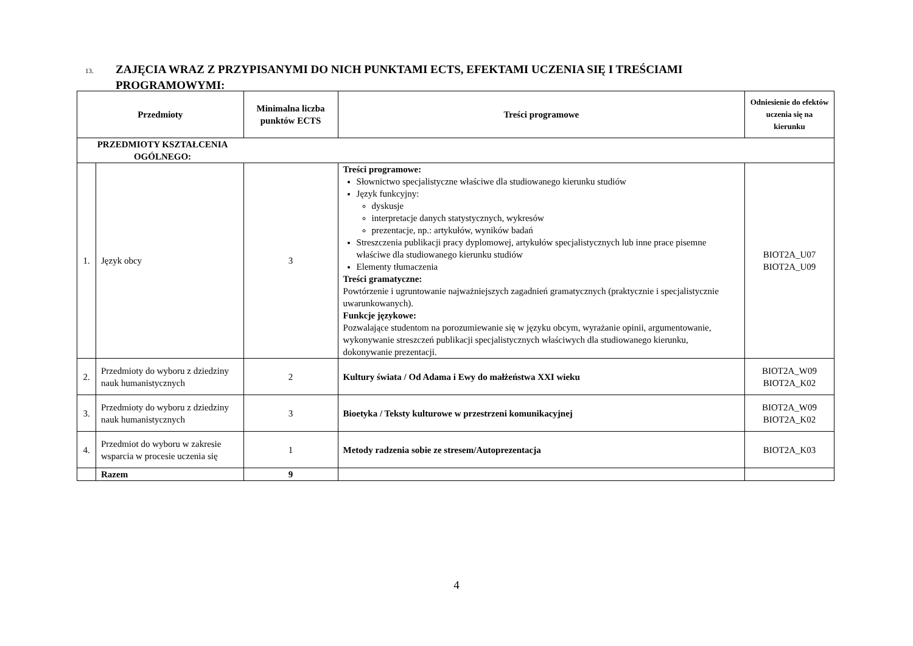13. ZAJĘCIA WRAZ Z PRZYPISANYMI DO NICH PUNKTAMI ECTS, EFEKTAMI UCZENIA SIĘ I TREŚCIAMI PROGRAMOWYMI:
| Przedmioty | | Minimalna liczba punktów ECTS | Treści programowe | Odniesienie do efektów uczenia się na kierunku |
| --- | --- | --- | --- | --- |
| PRZEDMIOTY KSZTAŁCENIA OGÓLNEGO: | | | | |
| 1. | Język obcy | 3 | Treści programowe: Słownictwo specjalistyczne właściwe dla studiowanego kierunku studiów Język funkcyjny: dyskusje interpretacje danych statystycznych, wykresów prezentacje, np.: artykułów, wyników badań Streszczenia publikacji pracy dyplomowej, artykułów specjalistycznych lub inne prace pisemne właściwe dla studiowanego kierunku studiów Elementy tłumaczenia Treści gramatyczne: Powtórzenie i ugruntowanie najważniejszych zagadnień gramatycznych (praktycznie i specjalistycznie uwarunkowanych). Funkcje językowe: Pozwalające studentom na porozumiewanie się w języku obcym, wyrażanie opinii, argumentowanie, wykonywanie streszczeń publikacji specjalistycznych właściwych dla studiowanego kierunku, dokonywanie prezentacji. | BIOT2A_U07 BIOT2A_U09 |
| 2. | Przedmioty do wyboru z dziedziny nauk humanistycznych | 2 | Kultury świata / Od Adama i Ewy do małżeństwa XXI wieku | BIOT2A_W09 BIOT2A_K02 |
| 3. | Przedmioty do wyboru z dziedziny nauk humanistycznych | 3 | Bioetyka / Teksty kulturowe w przestrzeni komunikacyjnej | BIOT2A_W09 BIOT2A_K02 |
| 4. | Przedmiot do wyboru w zakresie wsparcia w procesie uczenia się | 1 | Metody radzenia sobie ze stresem/Autoprezentacja | BIOT2A_K03 |
| | Razem | 9 | | |
4